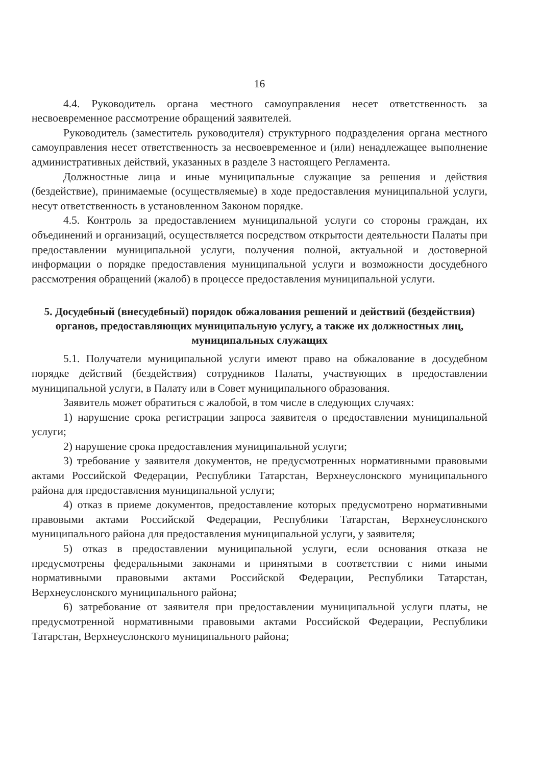16
4.4. Руководитель органа местного самоуправления несет ответственность за несвоевременное рассмотрение обращений заявителей.
Руководитель (заместитель руководителя) структурного подразделения органа местного самоуправления несет ответственность за несвоевременное и (или) ненадлежащее выполнение административных действий, указанных в разделе 3 настоящего Регламента.
Должностные лица и иные муниципальные служащие за решения и действия (бездействие), принимаемые (осуществляемые) в ходе предоставления муниципальной услуги, несут ответственность в установленном Законом порядке.
4.5. Контроль за предоставлением муниципальной услуги со стороны граждан, их объединений и организаций, осуществляется посредством открытости деятельности Палаты при предоставлении муниципальной услуги, получения полной, актуальной и достоверной информации о порядке предоставления муниципальной услуги и возможности досудебного рассмотрения обращений (жалоб) в процессе предоставления муниципальной услуги.
5. Досудебный (внесудебный) порядок обжалования решений и действий (бездействия) органов, предоставляющих муниципальную услугу, а также их должностных лиц, муниципальных служащих
5.1. Получатели муниципальной услуги имеют право на обжалование в досудебном порядке действий (бездействия) сотрудников Палаты, участвующих в предоставлении муниципальной услуги, в Палату или в Совет муниципального образования.
Заявитель может обратиться с жалобой, в том числе в следующих случаях:
1) нарушение срока регистрации запроса заявителя о предоставлении муниципальной услуги;
2) нарушение срока предоставления муниципальной услуги;
3) требование у заявителя документов, не предусмотренных нормативными правовыми актами Российской Федерации, Республики Татарстан, Верхнеуслонского муниципального района для предоставления муниципальной услуги;
4) отказ в приеме документов, предоставление которых предусмотрено нормативными правовыми актами Российской Федерации, Республики Татарстан, Верхнеуслонского муниципального района для предоставления муниципальной услуги, у заявителя;
5) отказ в предоставлении муниципальной услуги, если основания отказа не предусмотрены федеральными законами и принятыми в соответствии с ними иными нормативными правовыми актами Российской Федерации, Республики Татарстан, Верхнеуслонского муниципального района;
6) затребование от заявителя при предоставлении муниципальной услуги платы, не предусмотренной нормативными правовыми актами Российской Федерации, Республики Татарстан, Верхнеуслонского муниципального района;